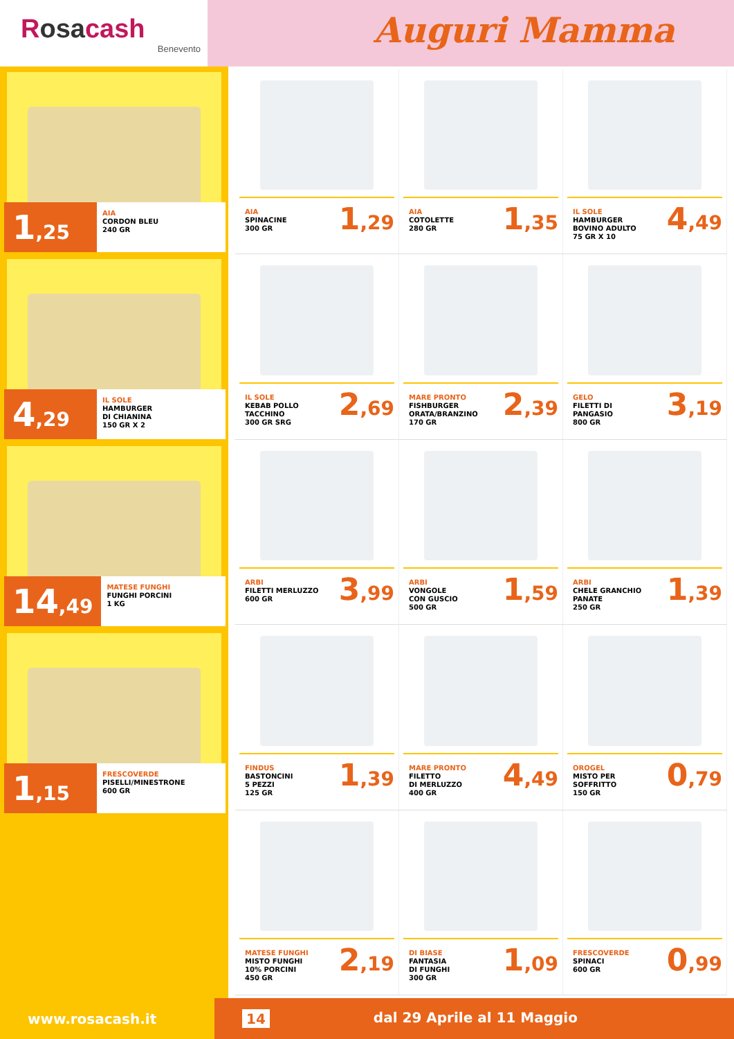Rosacash
Benevento
Auguri Mamma
1,25
AIA
CORDON BLEU
240 GR
4,29
IL SOLE
HAMBURGER
DI CHIANINA
150 GR X 2
14,49
MATESE FUNGHI
FUNGHI PORCINI
1 KG
1,15
FRESCOVERDE
PISELLI/MINESTRONE
600 GR
AIA
SPINACINE
300 GR
1,29
AIA
COTOLETTE
280 GR
1,35
IL SOLE
HAMBURGER
BOVINO ADULTO
75 GR X 10
4,49
IL SOLE
KEBAB POLLO
TACCHINO
300 GR SRG
2,69
MARE PRONTO
FISHBURGER
ORATA/BRANZINO
170 GR
2,39
GELO
FILETTI DI
PANGASIO
800 GR
3,19
ARBI
FILETTI MERLUZZO
600 GR
3,99
ARBI
VONGOLE
CON GUSCIO
500 GR
1,59
ARBI
CHELE GRANCHIO
PANATE
250 GR
1,39
FINDUS
BASTONCINI
5 PEZZI
125 GR
1,39
MARE PRONTO
FILETTO
DI MERLUZZO
400 GR
4,49
OROGEL
MISTO PER
SOFFRITTO
150 GR
0,79
MATESE FUNGHI
MISTO FUNGHI
10% PORCINI
450 GR
2,19
DI BIASE
FANTASIA
DI FUNGHI
300 GR
1,09
FRESCOVERDE
SPINACI
600 GR
0,99
www.rosacash.it 14 dal 29 Aprile al 11 Maggio